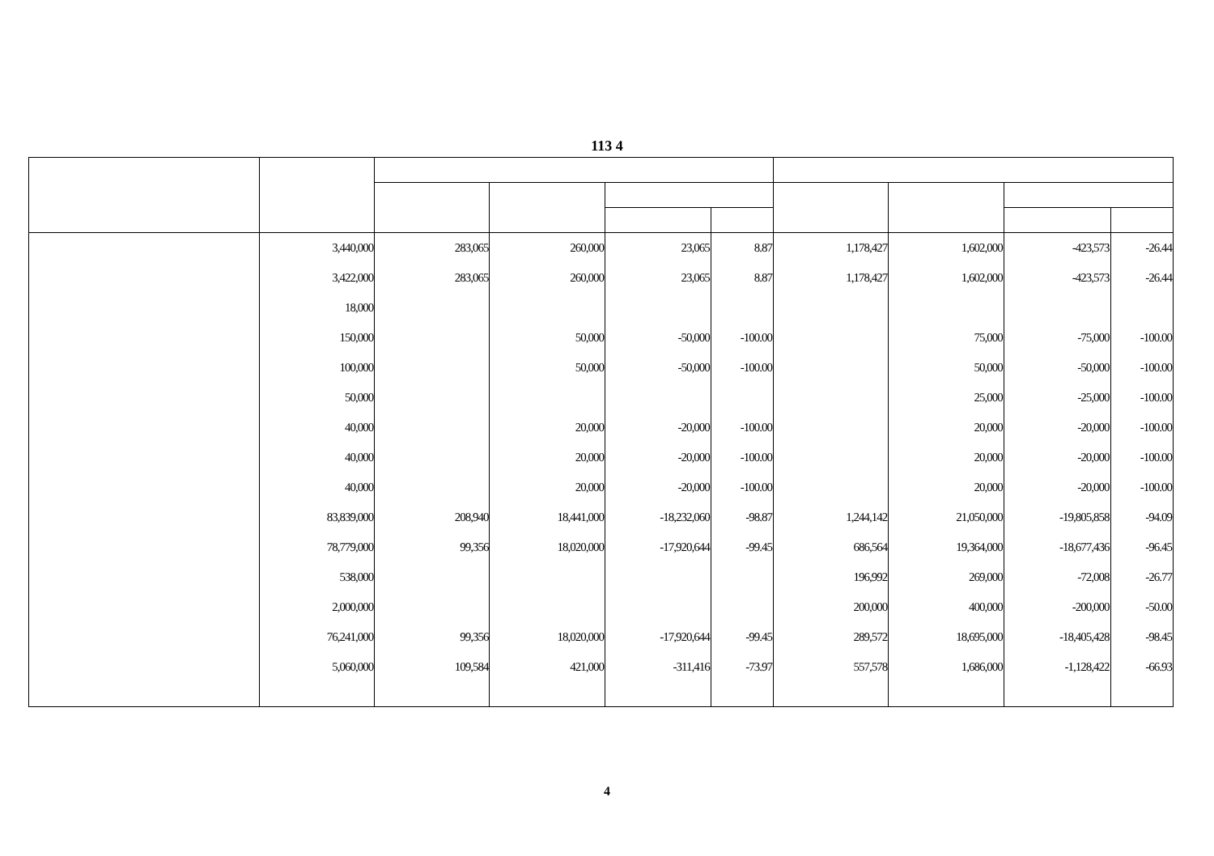113 4
| | 3,440,000 | 283,065 | 260,000 | 23,065 | 8.87 | 1,178,427 | 1,602,000 | -423,573 | -26.44 |
| | 3,422,000 | 283,065 | 260,000 | 23,065 | 8.87 | 1,178,427 | 1,602,000 | -423,573 | -26.44 |
| | 18,000 | | | | | | | | |
| | 150,000 | | 50,000 | -50,000 | -100.00 | | 75,000 | -75,000 | -100.00 |
| | 100,000 | | 50,000 | -50,000 | -100.00 | | 50,000 | -50,000 | -100.00 |
| | 50,000 | | | | | | 25,000 | -25,000 | -100.00 |
| | 40,000 | | 20,000 | -20,000 | -100.00 | | 20,000 | -20,000 | -100.00 |
| | 40,000 | | 20,000 | -20,000 | -100.00 | | 20,000 | -20,000 | -100.00 |
| | 40,000 | | 20,000 | -20,000 | -100.00 | | 20,000 | -20,000 | -100.00 |
| | 83,839,000 | 208,940 | 18,441,000 | -18,232,060 | -98.87 | 1,244,142 | 21,050,000 | -19,805,858 | -94.09 |
| | 78,779,000 | 99,356 | 18,020,000 | -17,920,644 | -99.45 | 686,564 | 19,364,000 | -18,677,436 | -96.45 |
| | 538,000 | | | | | 196,992 | 269,000 | -72,008 | -26.77 |
| | 2,000,000 | | | | | 200,000 | 400,000 | -200,000 | -50.00 |
| | 76,241,000 | 99,356 | 18,020,000 | -17,920,644 | -99.45 | 289,572 | 18,695,000 | -18,405,428 | -98.45 |
| | 5,060,000 | 109,584 | 421,000 | -311,416 | -73.97 | 557,578 | 1,686,000 | -1,128,422 | -66.93 |
4